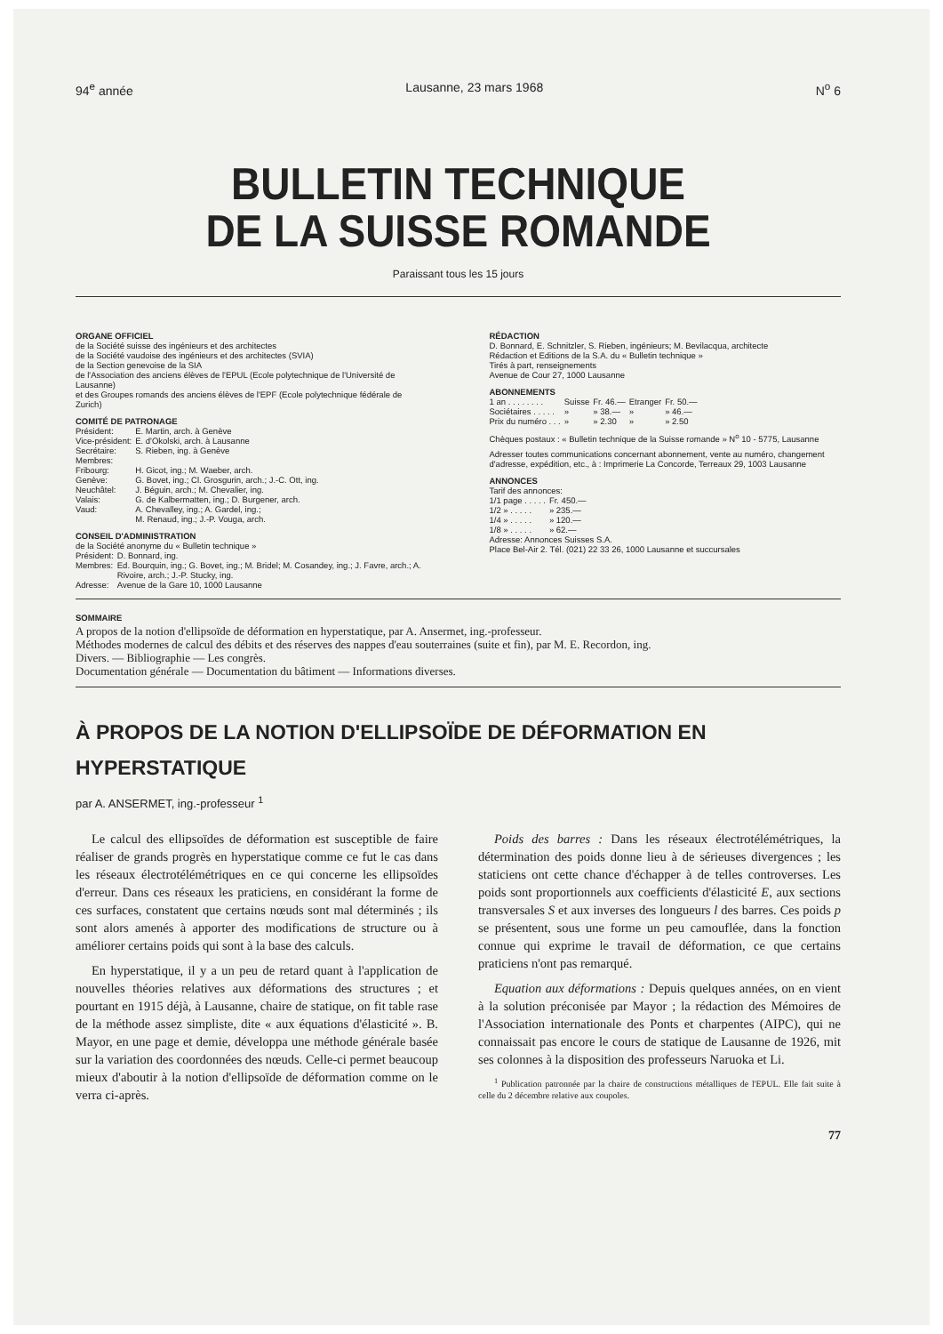94<sup>e</sup> année Lausanne, 23 mars 1968 N<sup>o</sup> 6
BULLETIN TECHNIQUE
DE LA SUISSE ROMANDE
Paraissant tous les 15 jours
ORGANE OFFICIEL
de la Société suisse des ingénieurs et des architectes
de la Société vaudoise des ingénieurs et des architectes (SVIA)
de la Section genevoise de la SIA
de l'Association des anciens élèves de l'EPUL (Ecole polytechnique de l'Université de Lausanne)
et des Groupes romands des anciens élèves de l'EPF (Ecole polytechnique fédérale de Zurich)
COMITÉ DE PATRONAGE
| Président: | E. Martin, arch. à Genève |
| Vice-président: | E. d'Okolski, arch. à Lausanne |
| Secrétaire: | S. Rieben, ing. à Genève |
| Membres: | |
| Fribourg: | H. Gicot, ing.; M. Waeber, arch. |
| Genève: | G. Bovet, ing.; Cl. Grosgurin, arch.; J.-C. Ott, ing. |
| Neuchâtel: | J. Béguin, arch.; M. Chevalier, ing. |
| Valais: | G. de Kalbermatten, ing.; D. Burgener, arch. |
| Vaud: | A. Chevalley, ing.; A. Gardel, ing.; M. Renaud, ing.; J.-P. Vouga, arch. |
CONSEIL D'ADMINISTRATION
de la Société anonyme du « Bulletin technique »
| Président: | D. Bonnard, ing. |
| Membres: | Ed. Bourquin, ing.; G. Bovet, ing.; M. Bridel; M. Cosandey, ing.; J. Favre, arch.; A. Rivoire, arch.; J.-P. Stucky, ing. |
| Adresse: | Avenue de la Gare 10, 1000 Lausanne |
RÉDACTION
D. Bonnard, E. Schnitzler, S. Rieben, ingénieurs; M. Bevilacqua, architecte
Rédaction et Editions de la S.A. du « Bulletin technique »
Tirés à part, renseignements
Avenue de Cour 27, 1000 Lausanne
ABONNEMENTS
| 1 an . . . . . . . . | Suisse | Fr. 46.— | Etranger | Fr. 50.— |
| Sociétaires . . . . . | » | » 38.— | » | » 46.— |
| Prix du numéro . . . | » | » 2.30 | » | » 2.50 |
Chèques postaux : « Bulletin technique de la Suisse romande » N<sup>o</sup> 10 - 5775, Lausanne
Adresser toutes communications concernant abonnement, vente au numéro, changement d'adresse, expédition, etc., à : Imprimerie La Concorde, Terreaux 29, 1003 Lausanne
ANNONCES
Tarif des annonces:
| 1/1 page . . . . . | Fr. 450.— |
| 1/2 » . . . . . | » 235.— |
| 1/4 » . . . . . | » 120.— |
| 1/8 » . . . . . | » 62.— |
Adresse: Annonces Suisses S.A.
Place Bel-Air 2. Tél. (021) 22 33 26, 1000 Lausanne et succursales
SOMMAIRE
A propos de la notion d'ellipsoïde de déformation en hyperstatique, par A. Ansermet, ing.-professeur.
Méthodes modernes de calcul des débits et des réserves des nappes d'eau souterraines (suite et fin), par M. E. Recordon, ing.
Divers. — Bibliographie — Les congrès.
Documentation générale — Documentation du bâtiment — Informations diverses.
À PROPOS DE LA NOTION D'ELLIPSOÏDE DE DÉFORMATION EN HYPERSTATIQUE
par A. ANSERMET, ing.-professeur <sup>1</sup>
Le calcul des ellipsoïdes de déformation est susceptible de faire réaliser de grands progrès en hyperstatique comme ce fut le cas dans les réseaux électrotélémétriques en ce qui concerne les ellipsoïdes d'erreur. Dans ces réseaux les praticiens, en considérant la forme de ces surfaces, constatent que certains nœuds sont mal déterminés ; ils sont alors amenés à apporter des modifications de structure ou à améliorer certains poids qui sont à la base des calculs.
En hyperstatique, il y a un peu de retard quant à l'application de nouvelles théories relatives aux déformations des structures ; et pourtant en 1915 déjà, à Lausanne, chaire de statique, on fit table rase de la méthode assez simpliste, dite « aux équations d'élasticité ». B. Mayor, en une page et demie, développa une méthode générale basée sur la variation des coordonnées des nœuds. Celle-ci permet beaucoup mieux d'aboutir à la notion d'ellipsoïde de déformation comme on le verra ci-après.
Poids des barres : Dans les réseaux électrotélémétriques, la détermination des poids donne lieu à de sérieuses divergences ; les staticiens ont cette chance d'échapper à de telles controverses. Les poids sont proportionnels aux coefficients d'élasticité E, aux sections transversales S et aux inverses des longueurs l des barres. Ces poids p se présentent, sous une forme un peu camouflée, dans la fonction connue qui exprime le travail de déformation, ce que certains praticiens n'ont pas remarqué.
Equation aux déformations : Depuis quelques années, on en vient à la solution préconisée par Mayor ; la rédaction des Mémoires de l'Association internationale des Ponts et charpentes (AIPC), qui ne connaissait pas encore le cours de statique de Lausanne de 1926, mit ses colonnes à la disposition des professeurs Naruoka et Li.
<sup>1</sup> Publication patronnée par la chaire de constructions métalliques de l'EPUL. Elle fait suite à celle du 2 décembre relative aux coupoles.
77